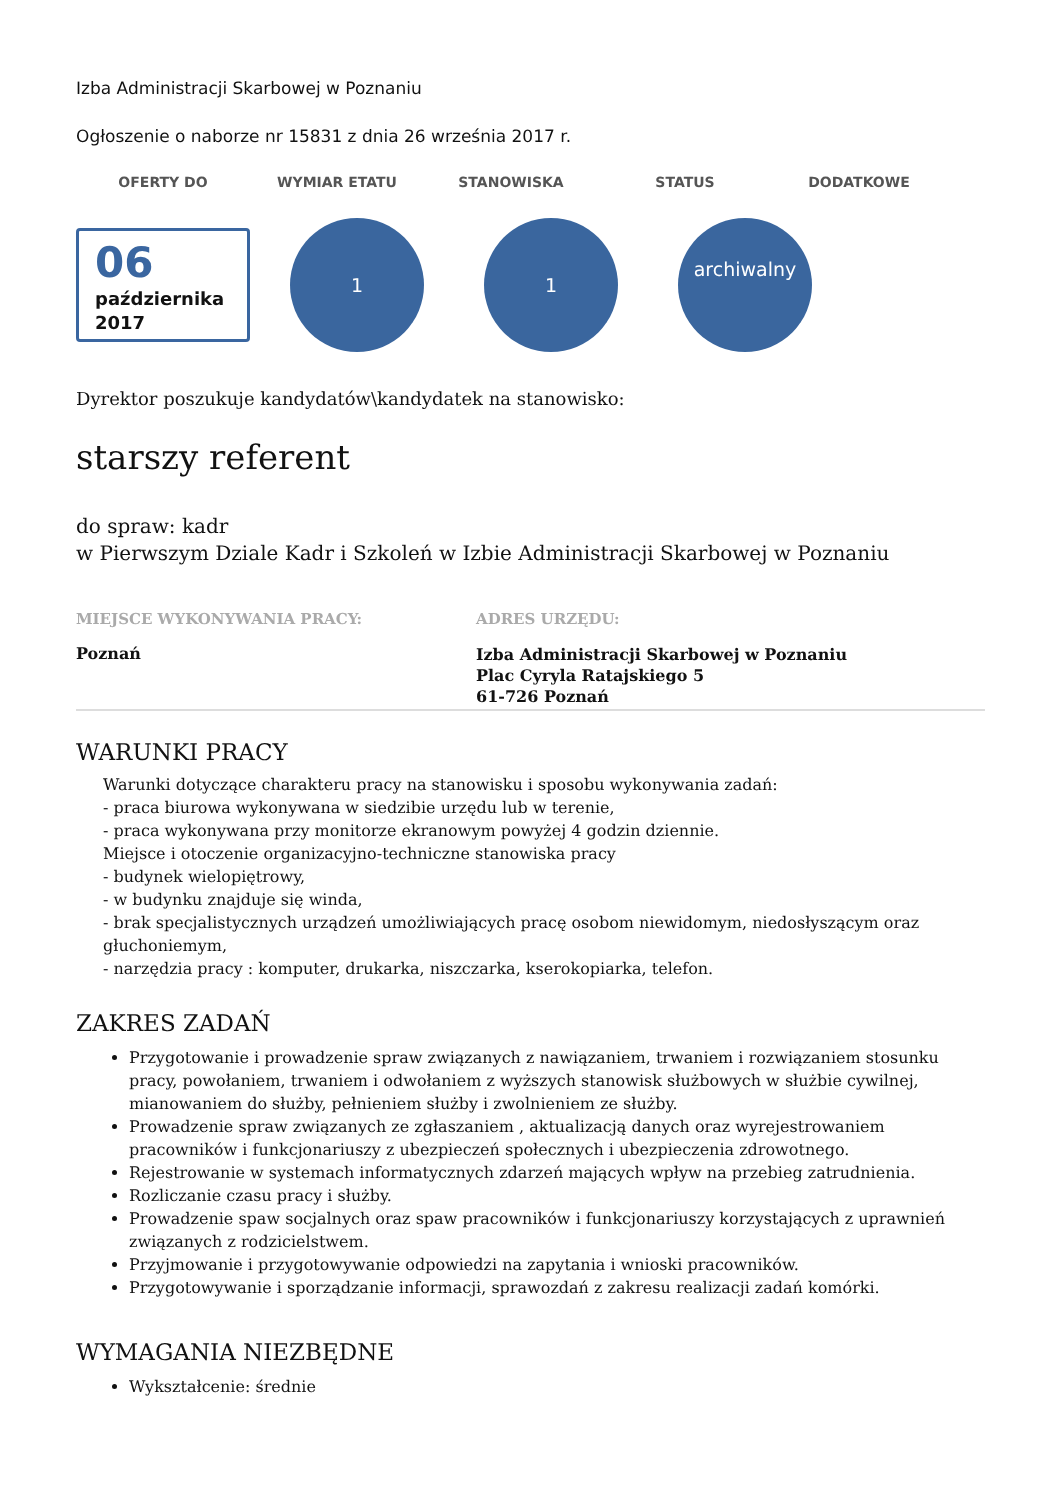Izba Administracji Skarbowej w Poznaniu
Ogłoszenie o naborze nr 15831 z dnia 26 września 2017 r.
OFERTY DO WYMIAR ETATU STANOWISKA STATUS DODATKOWE
06
października
2017
1 1
archiwalny
Dyrektor poszukuje kandydatów\kandydatek na stanowisko:
starszy referent
do spraw: kadr
w Pierwszym Dziale Kadr i Szkoleń w Izbie Administracji Skarbowej w Poznaniu
MIEJSCE WYKONYWANIA PRACY:
Poznań
ADRES URZĘDU:
Izba Administracji Skarbowej w Poznaniu
Plac Cyryla Ratajskiego 5
61-726 Poznań
WARUNKI PRACY
Warunki dotyczące charakteru pracy na stanowisku i sposobu wykonywania zadań:
- praca biurowa wykonywana w siedzibie urzędu lub w terenie,
- praca wykonywana przy monitorze ekranowym powyżej 4 godzin dziennie.
Miejsce i otoczenie organizacyjno-techniczne stanowiska pracy
- budynek wielopiętrowy,
- w budynku znajduje się winda,
- brak specjalistycznych urządzeń umożliwiających pracę osobom niewidomym, niedosłyszącym oraz głuchoniemym,
- narzędzia pracy : komputer, drukarka, niszczarka, kserokopiarka, telefon.
ZAKRES ZADAŃ
Przygotowanie i prowadzenie spraw związanych z nawiązaniem, trwaniem i rozwiązaniem stosunku pracy, powołaniem, trwaniem i odwołaniem z wyższych stanowisk służbowych w służbie cywilnej, mianowaniem do służby, pełnieniem służby i zwolnieniem ze służby.
Prowadzenie spraw związanych ze zgłaszaniem , aktualizacją danych oraz wyrejestrowaniem pracowników i funkcjonariuszy z ubezpieczeń społecznych i ubezpieczenia zdrowotnego.
Rejestrowanie w systemach informatycznych zdarzeń mających wpływ na przebieg zatrudnienia.
Rozliczanie czasu pracy i służby.
Prowadzenie spaw socjalnych oraz spaw pracowników i funkcjonariuszy korzystających z uprawnień związanych z rodzicielstwem.
Przyjmowanie i przygotowywanie odpowiedzi na zapytania i wnioski pracowników.
Przygotowywanie i sporządzanie informacji, sprawozdań z zakresu realizacji zadań komórki.
WYMAGANIA NIEZBĘDNE
Wykształcenie: średnie